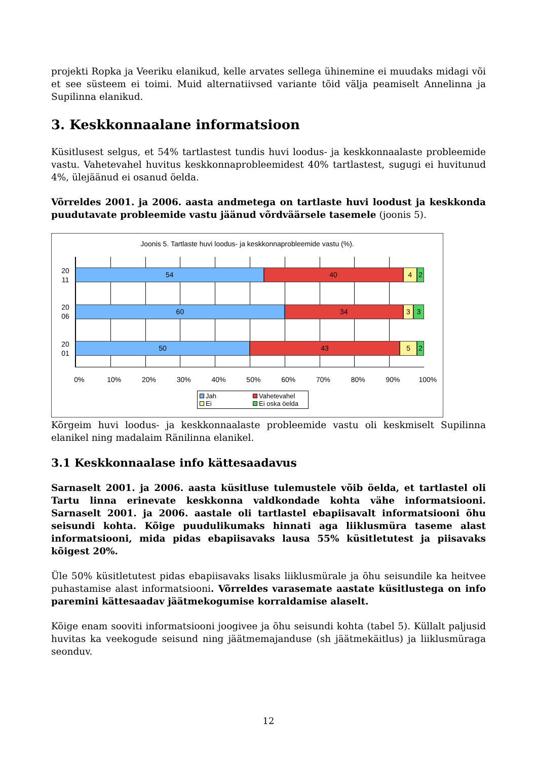projekti Ropka ja Veeriku elanikud, kelle arvates sellega ühinemine ei muudaks midagi või et see süsteem ei toimi. Muid alternatiivsed variante tõid välja peamiselt Annelinna ja Supilinna elanikud.
3. Keskkonnaalane informatsioon
Küsitlusest selgus, et 54% tartlastest tundis huvi loodus- ja keskkonnaalaste probleemide vastu. Vahetevahel huvitus keskkonnaprobleemidest 40% tartlastest, sugugi ei huvitunud 4%, ülejäänud ei osanud öelda.
Võrreldes 2001. ja 2006. aasta andmetega on tartlaste huvi loodust ja keskkonda puudutavate probleemide vastu jäänud võrdväärsele tasemele (joonis 5).
Joonis 5. Tartlaste huvi loodus- ja keskkonnaprobleemide vastu (%).
20 11
20 06
20 01
54 40 4 2
60 34 3 3
50 43 5 2
0% 10% 20% 30% 40% 50% 60% 70% 80% 90% 100%
Jah Vahetevahel Ei Ei oska öelda
Kõrgeim huvi loodus- ja keskkonnaalaste probleemide vastu oli keskmiselt Supilinna elanikel ning madalaim Ränilinna elanikel.
3.1 Keskkonnaalase info kättesaadavus
Sarnaselt 2001. ja 2006. aasta küsitluse tulemustele võib öelda, et tartlastel oli Tartu linna erinevate keskkonna valdkondade kohta vähe informatsiooni. Sarnaselt 2001. ja 2006. aastale oli tartlastel ebapiisavalt informatsiooni õhu seisundi kohta. Kõige puudulikumaks hinnati aga liiklusmüra taseme alast informatsiooni, mida pidas ebapiisavaks lausa 55% küsitletutest ja piisavaks kõigest 20%.
Üle 50% küsitletutest pidas ebapiisavaks lisaks liiklusmürale ja õhu seisundile ka heitvee puhastamise alast informatsiooni. Võrreldes varasemate aastate küsitlustega on info paremini kättesaadav jäätmekogumise korraldamise alaselt.
Kõige enam sooviti informatsiooni joogivee ja õhu seisundi kohta (tabel 5). Küllalt paljusid huvitas ka veekogude seisund ning jäätmemajanduse (sh jäätmekäitlus) ja liiklusmüraga seonduv.
12